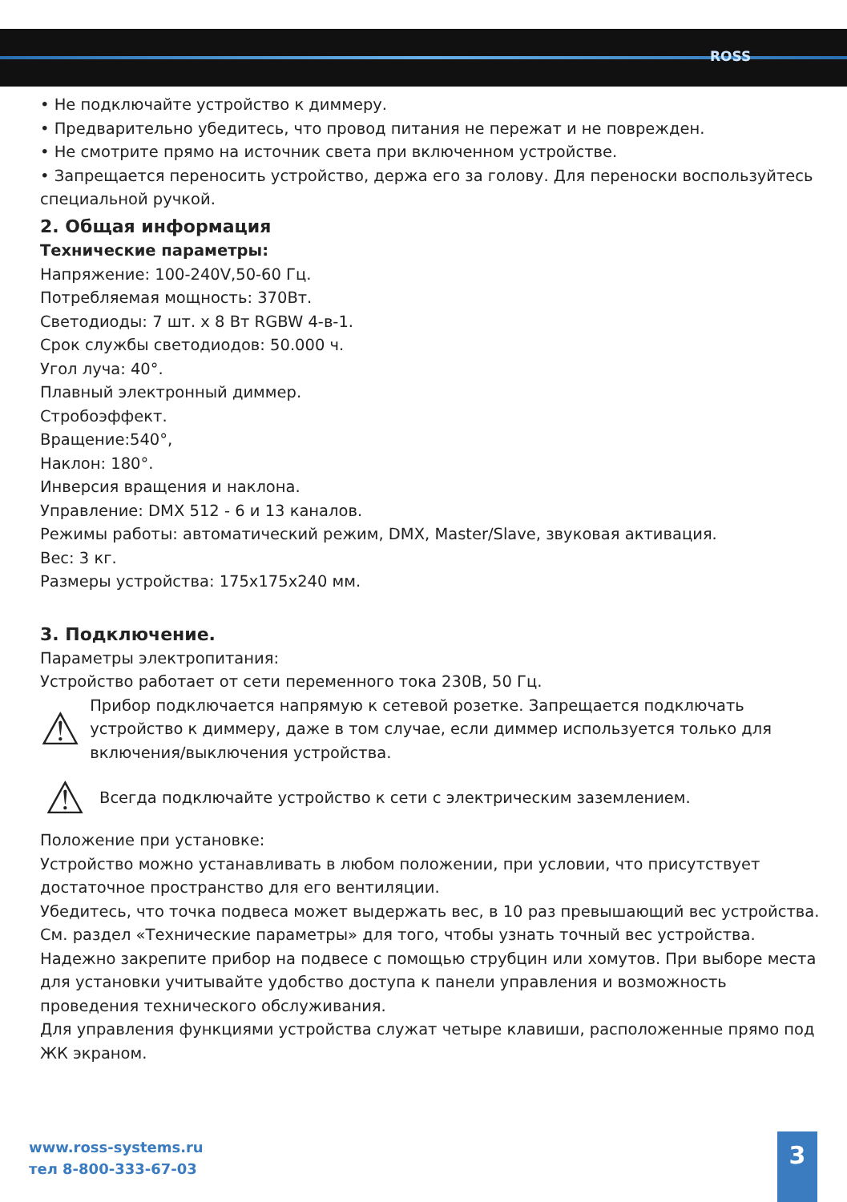ROSS
• Не подключайте устройство к диммеру.
• Предварительно убедитесь, что провод питания не пережат и не поврежден.
• Не смотрите прямо на источник света при включенном устройстве.
• Запрещается переносить устройство, держа его за голову. Для переноски воспользуйтесь специальной ручкой.
2. Общая информация
Технические параметры:
Напряжение: 100-240V,50-60 Гц.
Потребляемая мощность: 370Вт.
Светодиоды: 7 шт. x 8 Вт RGBW 4-в-1.
Срок службы светодиодов: 50.000 ч.
Угол луча: 40°.
Плавный электронный диммер.
Стробоэффект.
Вращение:540°,
Наклон: 180°.
Инверсия вращения и наклона.
Управление: DMX 512 - 6 и 13 каналов.
Режимы работы: автоматический режим, DMX, Master/Slave, звуковая активация.
Вес: 3 кг.
Размеры устройства: 175x175x240 мм.
3. Подключение.
Параметры электропитания:
Устройство работает от сети переменного тока 230В, 50 Гц.
⚠
Прибор подключается напрямую к сетевой розетке. Запрещается подключать устройство к диммеру, даже в том случае, если диммер используется только для включения/выключения устройства.
⚠
Всегда подключайте устройство к сети с электрическим заземлением.
Положение при установке:
Устройство можно устанавливать в любом положении, при условии, что присутствует достаточное пространство для его вентиляции.
Убедитесь, что точка подвеса может выдержать вес, в 10 раз превышающий вес устройства.
См. раздел «Технические параметры» для того, чтобы узнать точный вес устройства. Надежно закрепите прибор на подвесе с помощью струбцин или хомутов. При выборе места для установки учитывайте удобство доступа к панели управления и возможность проведения технического обслуживания.
Для управления функциями устройства служат четыре клавиши, расположенные прямо под ЖК экраном.
www.ross-systems.ru
тел 8-800-333-67-03
3